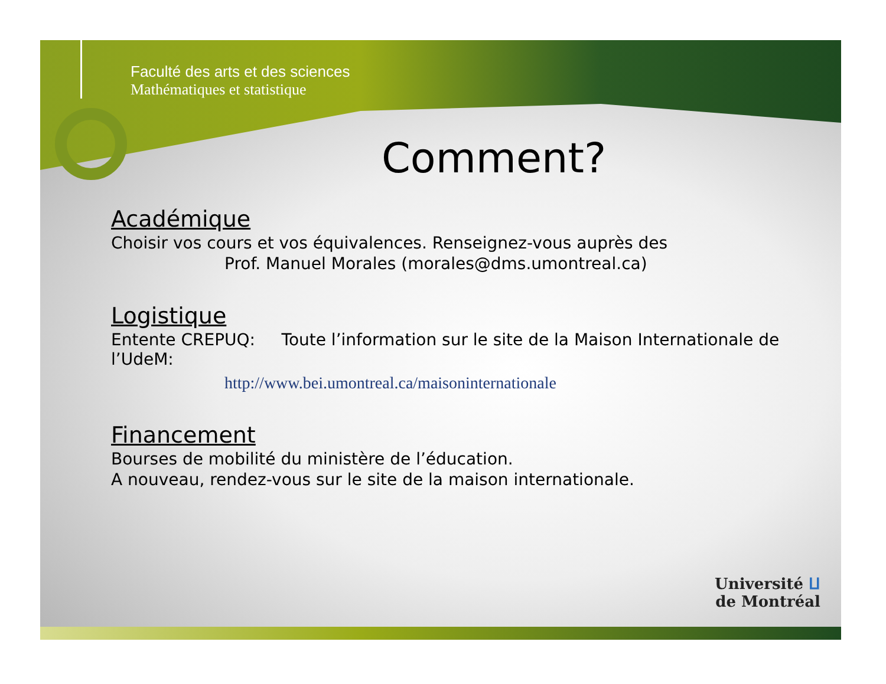Faculté des arts et des sciences
Mathématiques et statistique
Comment?
Académique
Choisir vos cours et vos équivalences. Renseignez-vous auprès des
Prof. Manuel Morales (morales@dms.umontreal.ca)
Logistique
Entente CREPUQ: Toute l’information sur le site de la Maison Internationale de l’UdeM:
http://www.bei.umontreal.ca/maisoninternationale
Financement
Bourses de mobilité du ministère de l’éducation.
A nouveau, rendez-vous sur le site de la maison internationale.
Université ⵡ
de Montréal